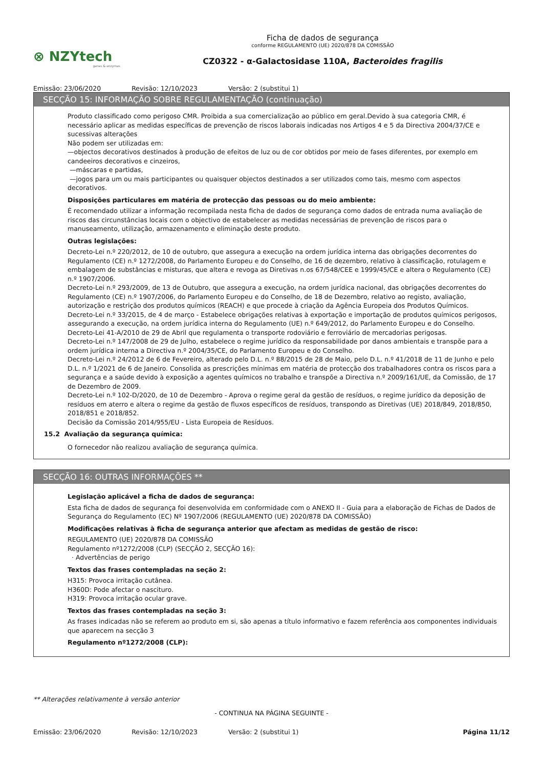⊗ NZYtech
genes & enzymes
Ficha de dados de segurança
conforme REGULAMENTO (UE) 2020/878 DA COMISSÃO
CZ0322 - α-Galactosidase 110A, Bacteroides fragilis
Emissão: 23/06/2020 Revisão: 12/10/2023 Versão: 2 (substitui 1)
SECÇÃO 15: INFORMAÇÃO SOBRE REGULAMENTAÇÃO (continuação)
Produto classificado como perigoso CMR. Proibida a sua comercialização ao público em geral.Devido à sua categoria CMR, é necessário aplicar as medidas específicas de prevenção de riscos laborais indicadas nos Artigos 4 e 5 da Directiva 2004/37/CE e sucessivas alterações
Não podem ser utilizadas em:
—objectos decorativos destinados à produção de efeitos de luz ou de cor obtidos por meio de fases diferentes, por exemplo em candeeiros decorativos e cinzeiros,
—máscaras e partidas,
—jogos para um ou mais participantes ou quaisquer objectos destinados a ser utilizados como tais, mesmo com aspectos decorativos.
Disposições particulares em matéria de protecção das pessoas ou do meio ambiente:
É recomendado utilizar a informação recompilada nesta ficha de dados de segurança como dados de entrada numa avaliação de riscos das circunstâncias locais com o objectivo de estabelecer as medidas necessárias de prevenção de riscos para o manuseamento, utilização, armazenamento e eliminação deste produto.
Outras legislações:
Decreto-Lei n.º 220/2012, de 10 de outubro, que assegura a execução na ordem jurídica interna das obrigações decorrentes do Regulamento (CE) n.º 1272/2008, do Parlamento Europeu e do Conselho, de 16 de dezembro, relativo à classificação, rotulagem e embalagem de substâncias e misturas, que altera e revoga as Diretivas n.os 67/548/CEE e 1999/45/CE e altera o Regulamento (CE) n.º 1907/2006.
Decreto-Lei n.º 293/2009, de 13 de Outubro, que assegura a execução, na ordem jurídica nacional, das obrigações decorrentes do Regulamento (CE) n.º 1907/2006, do Parlamento Europeu e do Conselho, de 18 de Dezembro, relativo ao registo, avaliação, autorização e restrição dos produtos químicos (REACH) e que procede à criação da Agência Europeia dos Produtos Químicos.
Decreto-Lei n.º 33/2015, de 4 de março - Estabelece obrigações relativas à exportação e importação de produtos químicos perigosos, assegurando a execução, na ordem jurídica interna do Regulamento (UE) n.º 649/2012, do Parlamento Europeu e do Conselho.
Decreto-Lei 41-A/2010 de 29 de Abril que regulamenta o transporte rodoviário e ferroviário de mercadorias perigosas.
Decreto-Lei n.º 147/2008 de 29 de Julho, estabelece o regime jurídico da responsabilidade por danos ambientais e transpõe para a ordem jurídica interna a Directiva n.º 2004/35/CE, do Parlamento Europeu e do Conselho.
Decreto-Lei n.º 24/2012 de 6 de Fevereiro, alterado pelo D.L. n.º 88/2015 de 28 de Maio, pelo D.L. n.º 41/2018 de 11 de Junho e pelo D.L. n.º 1/2021 de 6 de Janeiro. Consolida as prescrições mínimas em matéria de protecção dos trabalhadores contra os riscos para a segurança e a saúde devido à exposição a agentes químicos no trabalho e transpõe a Directiva n.º 2009/161/UE, da Comissão, de 17 de Dezembro de 2009.
Decreto-Lei n.º 102-D/2020, de 10 de Dezembro - Aprova o regime geral da gestão de resíduos, o regime jurídico da deposição de resíduos em aterro e altera o regime da gestão de fluxos específicos de resíduos, transpondo as Diretivas (UE) 2018/849, 2018/850, 2018/851 e 2018/852.
Decisão da Comissão 2014/955/EU - Lista Europeia de Resíduos.
15.2 Avaliação da segurança química:
O fornecedor não realizou avaliação de segurança química.
SECÇÃO 16: OUTRAS INFORMAÇÕES **
Legislação aplicável a ficha de dados de segurança:
Esta ficha de dados de segurança foi desenvolvida em conformidade com o ANEXO II - Guia para a elaboração de Fichas de Dados de Segurança do Regulamento (EC) Nº 1907/2006 (REGULAMENTO (UE) 2020/878 DA COMISSÃO)
Modificações relativas à ficha de segurança anterior que afectam as medidas de gestão de risco:
REGULAMENTO (UE) 2020/878 DA COMISSÃO
Regulamento nº1272/2008 (CLP) (SECÇÃO 2, SECÇÃO 16):
· Advertências de perigo
Textos das frases contempladas na seção 2:
H315: Provoca irritação cutânea.
H360D: Pode afectar o nascituro.
H319: Provoca irritação ocular grave.
Textos das frases contempladas na seção 3:
As frases indicadas não se referem ao produto em si, são apenas a título informativo e fazem referência aos componentes individuais que aparecem na secção 3
Regulamento nº1272/2008 (CLP):
** Alterações relativamente à versão anterior
- CONTINUA NA PÁGINA SEGUINTE -
Emissão: 23/06/2020 Revisão: 12/10/2023 Versão: 2 (substitui 1) Página 11/12